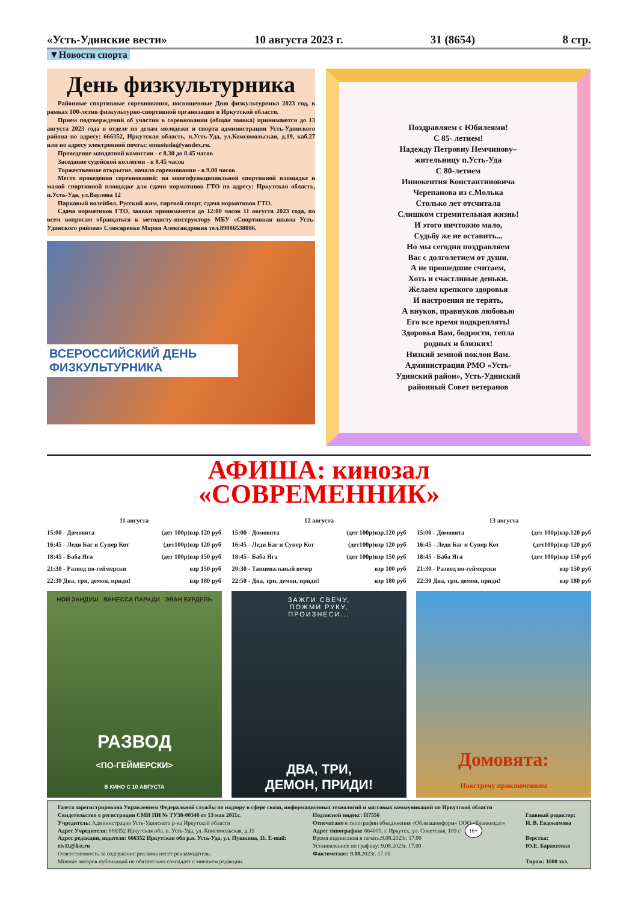«Усть-Удинские вести» 10 августа 2023 г. 31 (8654) 8 стр.
▼Новости спорта
День физкультурника
Районные спортивные соревнования, посвященные Дню физкультурника 2023 год, в рамках 100-летия физкультурно-спортивной организации в Иркутской области.
Прием подтверждений об участии в соревновании (общая заявка) принимаются до 13 августа 2023 года в отделе по делам молодежи и спорта администрации Усть-Удинского района по адресу: 666352, Иркутская область, п.Усть-Уда, ул.Комсомольская, д.19, каб.27 или по адресу электронной почты: omustuda@yandex.ru.
Проведение мандатной комиссии - с 8.30 до 8.45 часов
Заседание судейской коллегии - в 8.45 часов
Торжественное открытие, начало соревнования - в 9.00 часов
Место проведения соревнований: на многофункциональной спортивной площадке и малой спортивной площадке для сдачи нормативов ГТО по адресу: Иркутская область, п.Усть-Уда, ул.Ваулова 12
Парковый волейбол, Русский жим, гиревой спорт, сдача нормативов ГТО.
Сдача нормативов ГТО, заявки принимаются до 12:00 часов 11 августа 2023 года, по всем вопросам обращаться к методисту-инструктору МБУ «Спортивная школа Усть-Удинского района» Слюсаренко Мария Александровна тел.89086538086.
ВСЕРОССИЙСКИЙ ДЕНЬ ФИЗКУЛЬТУРНИКА
Поздравляем с Юбилеями!
С 85- летием!
Надежду Петровну Немчинову–
жительницу п.Усть-Уда
С 80-летием
Иннокентия Константиновича
Черепанова из с.Молька
Столько лет отсчитала
Слишком стремительная жизнь!
И этого ничтожно мало,
Судьбу же не оставить...
Но мы сегодня поздравляем
Вас с долголетием от души,
А не прошедшие считаем,
Хоть и счастливые деньки.
Желаем крепкого здоровья
И настроения не терять,
А внуков, правнуков любовью
Его все время подкреплять!
Здоровья Вам, бодрости, тепла
родных и близких!
Низкий земной поклон Вам.
Администрация РМО «Усть-
Удинский район», Усть-Удинский
районный Совет ветеранов
АФИША: кинозал
«СОВРЕМЕННИК»
| 11 августа | |
| --- | --- |
| 15:00 - Домовята | (дет 100р)взр.120 руб |
| 16:45 - Леди Баг и Супер Кот | (дет100р)взр 120 руб |
| 18:45 - Баба Яга | (дет 100р)взр 150 руб |
| 21:30 - Развод по-геймерски | взр 150 руб |
| 22:30 Два, три, демон, приди! | взр 180 руб |
| 12 августа | |
| --- | --- |
| 15:00 - Домовята | (дет 100р)взр.120 руб |
| 16:45 - Леди Баг и Супер Кот | (дет100р)взр 120 руб |
| 18:45 - Баба Яга | (дет 100р)взр 150 руб |
| 20:30 - Танцевальный вечер | взр 100 руб |
| 22:50 - Два, три, демон, приди! | взр 180 руб |
| 13 августа | |
| --- | --- |
| 15:00 - Домовята | (дет 100р)взр.120 руб |
| 16:45 - Леди Баг и Супер Кот | (дет100р)взр 120 руб |
| 18:45 - Баба Яга | (дет 100р)взр 150 руб |
| 21:30 - Развод по-геймерски | взр 150 руб |
| 22:30 Два, три, демон, приди! | взр 180 руб |
НОЙ ЗАНДУШ ВАНЕССА ПАРАДИ ЭВАН БУРДЕЛЬ
РАЗВОД
<ПО-ГЕЙМЕРСКИ>
В КИНО С 10 АВГУСТА
ЗАЖГИ СВЕЧУ,
ПОЖМИ РУКУ,
ПРОИЗНЕСИ...
ДВА, ТРИ,
ДЕМОН, ПРИДИ!
Домовята:
Навстречу приключениям
Газета зарегистрирована Управлением Федеральной службы по надзору в сфере связи, информационных технологий и массовых коммуникаций по Иркутской области
Свидетельство о регистрации СМИ ПИ № ТУ38-00348 от 13 мая 2011г.
Учредитель: Администрация Усть-Удинского р-на Иркутской области
Адрес Учредителя: 666352 Иркутская обл. п. Усть-Уда, ул. Комсомольская, д.19
Адрес редакции, издателя: 666352 Иркутская обл р.п. Усть-Уда, ул. Пушкина, 11. E-mail: eiv11@list.ru
Ответственность за содержание рекламы несет рекламодатель.
Мнение авторов публикаций не обязательно совпадает с мнением редакции.
Подписной индекс: П7556
Отпечатано в типографии объединения «Облмашинформ» ООО «Бланкиздат»
Адрес типографии: 664009, г. Иркутск, ул. Советская, 109 г 16+
Время подписания в печать:9.08.2023г. 17.00
Установленное по графику: 9.08.2023г. 17.00
Фактическое: 9.08. 2023г. 17.00
Главный редактор:
И. В. Евдокимова
Верстка:
Ю.Е. Барахтенко
Тираж: 1000 экз.